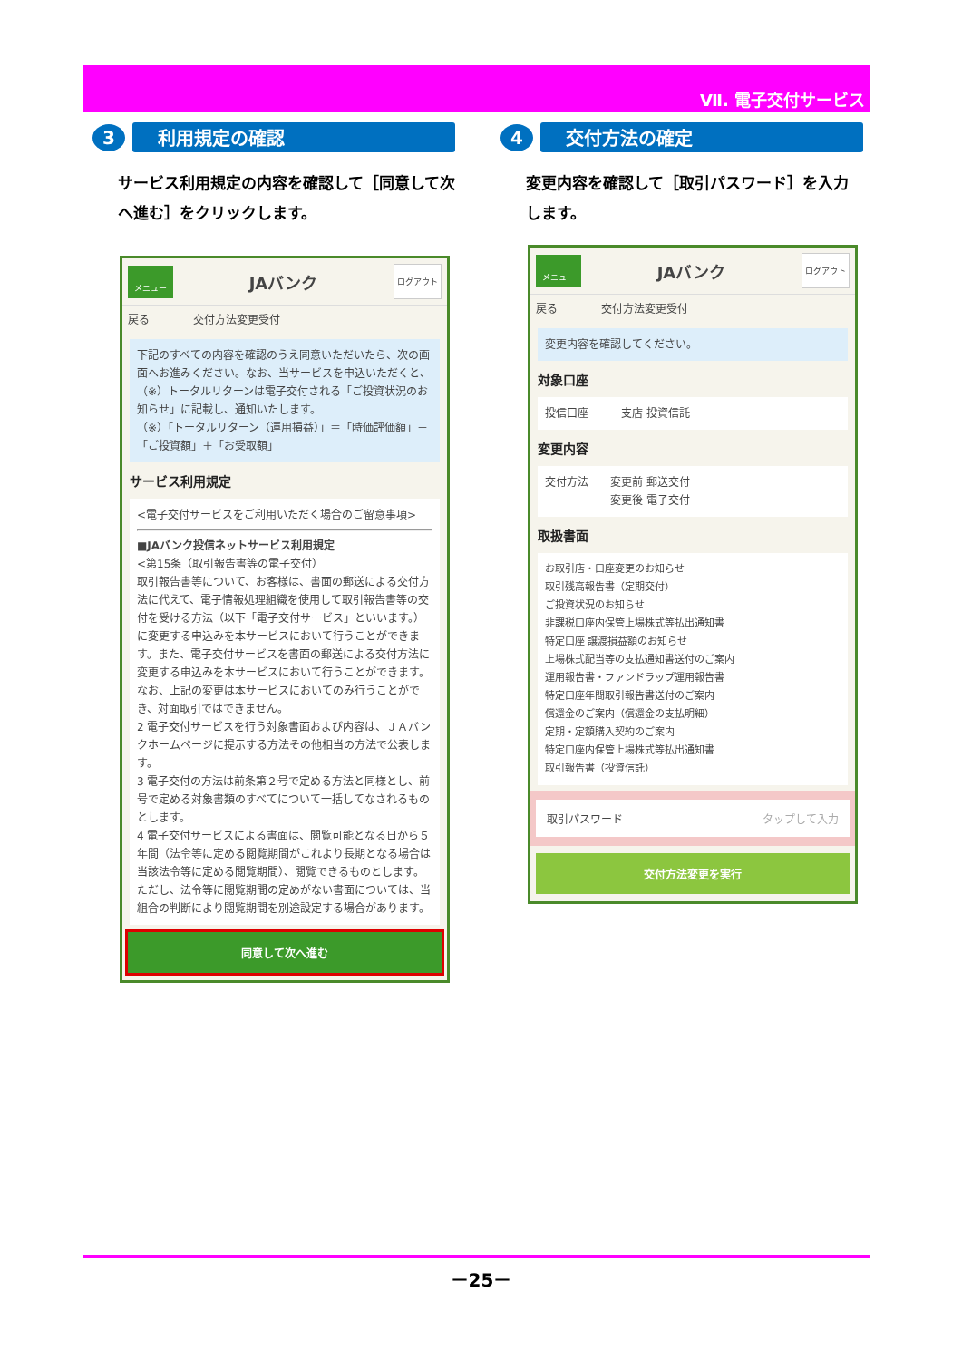Ⅶ. 電子交付サービス
3
利用規定の確認
サービス利用規定の内容を確認して［同意して次へ進む］をクリックします。
メニュー
JAバンク
ログアウト
戻る　　　　交付方法変更受付
下記のすべての内容を確認のうえ同意いただいたら、次の画面へお進みください。なお、当サービスを申込いただくと、（※）トータルリターンは電子交付される「ご投資状況のお知らせ」に記載し、通知いたします。
（※）「トータルリターン（運用損益）」＝「時価評価額」－「ご投資額」＋「お受取額」
サービス利用規定
<電子交付サービスをご利用いただく場合のご留意事項>
■JAバンク投信ネットサービス利用規定
<第15条（取引報告書等の電子交付）
取引報告書等について、お客様は、書面の郵送による交付方法に代えて、電子情報処理組織を使用して取引報告書等の交付を受ける方法（以下「電子交付サービス」といいます。）に変更する申込みを本サービスにおいて行うことができます。また、電子交付サービスを書面の郵送による交付方法に変更する申込みを本サービスにおいて行うことができます。なお、上記の変更は本サービスにおいてのみ行うことができ、対面取引ではできません。
2 電子交付サービスを行う対象書面および内容は、ＪＡバンクホームページに提示する方法その他相当の方法で公表します。
3 電子交付の方法は前条第２号で定める方法と同様とし、前号で定める対象書類のすべてについて一括してなされるものとします。
4 電子交付サービスによる書面は、閲覧可能となる日から５年間（法令等に定める閲覧期間がこれより長期となる場合は当該法令等に定める閲覧期間）、閲覧できるものとします。ただし、法令等に閲覧期間の定めがない書面については、当組合の判断により閲覧期間を別途設定する場合があります。
同意して次へ進む
4
交付方法の確定
変更内容を確認して［取引パスワード］を入力します。
メニュー
JAバンク
ログアウト
戻る　　　　交付方法変更受付
変更内容を確認してください。
対象口座
投信口座　　　支店 投資信託
変更内容
交付方法　　変更前 郵送交付
　　　　　　変更後 電子交付
取扱書面
お取引店・口座変更のお知らせ
取引残高報告書（定期交付）
ご投資状況のお知らせ
非課税口座内保管上場株式等払出通知書
特定口座 譲渡損益額のお知らせ
上場株式配当等の支払通知書送付のご案内
運用報告書・ファンドラップ運用報告書
特定口座年間取引報告書送付のご案内
償還金のご案内（償還金の支払明細）
定期・定額購入契約のご案内
特定口座内保管上場株式等払出通知書
取引報告書（投資信託）
取引パスワード タップして入力
交付方法変更を実行
－25－